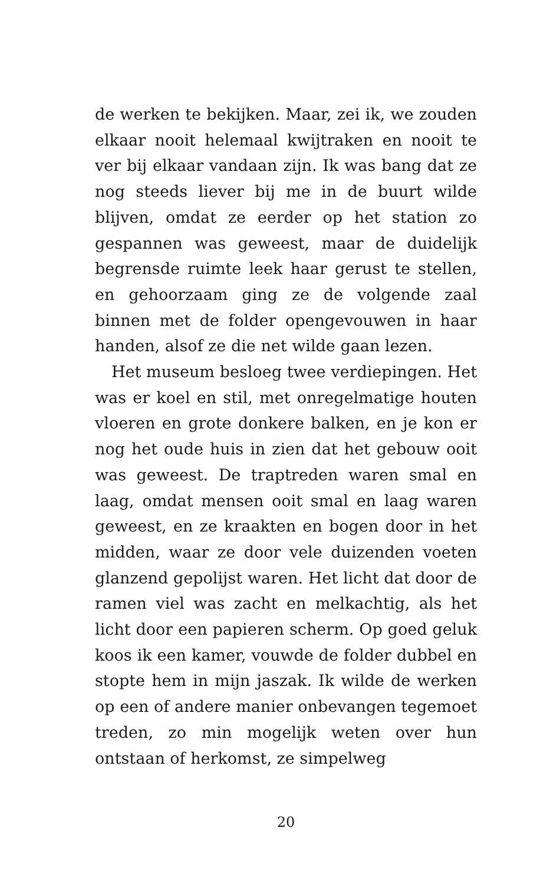de werken te bekijken. Maar, zei ik, we zouden elkaar nooit helemaal kwijtraken en nooit te ver bij elkaar vandaan zijn. Ik was bang dat ze nog steeds liever bij me in de buurt wilde blijven, om­dat ze eerder op het station zo gespannen was ge­weest, maar de duidelijk begrensde ruimte leek haar gerust te stellen, en gehoorzaam ging ze de volgende zaal binnen met de folder opengevou­wen in haar handen, alsof ze die net wilde gaan lezen.
Het museum besloeg twee verdiepingen. Het was er koel en stil, met onregelmatige houten vloeren en grote donkere balken, en je kon er nog het oude huis in zien dat het gebouw ooit was ge­weest. De traptreden waren smal en laag, omdat mensen ooit smal en laag waren geweest, en ze kraakten en bogen door in het midden, waar ze door vele duizenden voeten glanzend gepolijst waren. Het licht dat door de ramen viel was zacht en melkachtig, als het licht door een papieren scherm. Op goed geluk koos ik een kamer, vouw­de de folder dubbel en stopte hem in mijn jaszak. Ik wilde de werken op een of andere manier on­bevangen tegemoet treden, zo min mogelijk we­ten over hun ontstaan of herkomst, ze simpelweg
20